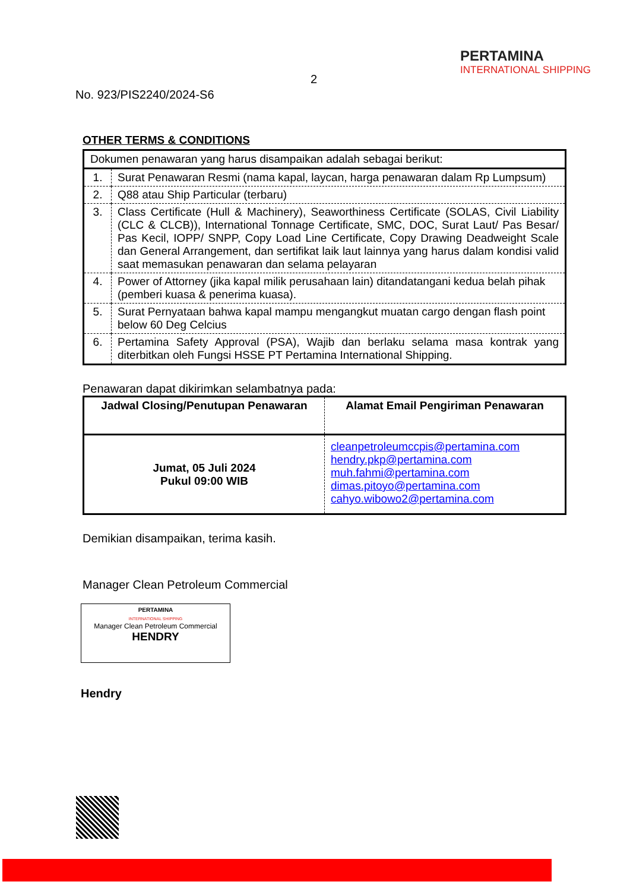2
No. 923/PIS2240/2024-S6
PERTAMINA
INTERNATIONAL SHIPPING
OTHER TERMS & CONDITIONS
| Dokumen penawaran yang harus disampaikan adalah sebagai berikut: | |
| 1. | Surat Penawaran Resmi (nama kapal, laycan, harga penawaran dalam Rp Lumpsum) |
| 2. | Q88 atau Ship Particular (terbaru) |
| 3. | Class Certificate (Hull & Machinery), Seaworthiness Certificate (SOLAS, Civil Liability (CLC & CLCB)), International Tonnage Certificate, SMC, DOC, Surat Laut/ Pas Besar/ Pas Kecil, IOPP/ SNPP, Copy Load Line Certificate, Copy Drawing Deadweight Scale dan General Arrangement, dan sertifikat laik laut lainnya yang harus dalam kondisi valid saat memasukan penawaran dan selama pelayaran |
| 4. | Power of Attorney (jika kapal milik perusahaan lain) ditandatangani kedua belah pihak (pemberi kuasa & penerima kuasa). |
| 5. | Surat Pernyataan bahwa kapal mampu mengangkut muatan cargo dengan flash point below 60 Deg Celcius |
| 6. | Pertamina Safety Approval (PSA), Wajib dan berlaku selama masa kontrak yang diterbitkan oleh Fungsi HSSE PT Pertamina International Shipping. |
Penawaran dapat dikirimkan selambatnya pada:
| Jadwal Closing/Penutupan Penawaran | Alamat Email Pengiriman Penawaran |
| --- | --- |
| Jumat, 05 Juli 2024 Pukul 09:00 WIB | cleanpetroleumccpis@pertamina.com hendry.pkp@pertamina.com muh.fahmi@pertamina.com dimas.pitoyo@pertamina.com cahyo.wibowo2@pertamina.com |
Demikian disampaikan, terima kasih.
Manager Clean Petroleum Commercial
PERTAMINA
INTERNATIONAL SHIPPING
Manager Clean Petroleum Commercial
HENDRY
Hendry